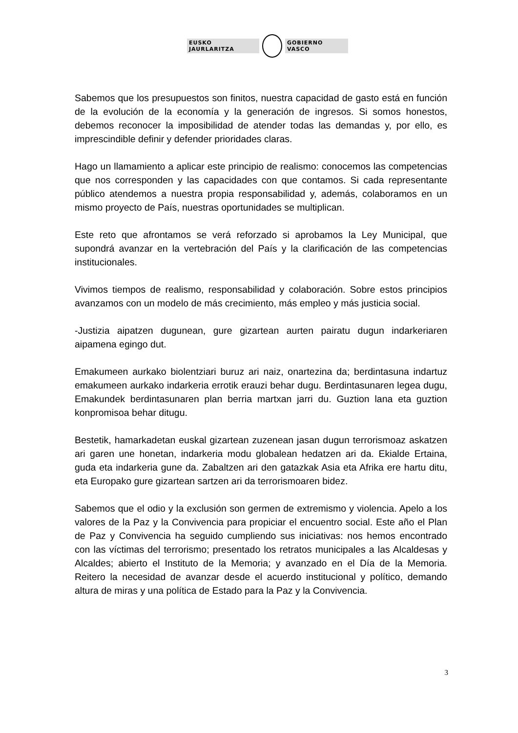EUSKO JAURLARITZA GOBIERNO VASCO
Sabemos que los presupuestos son finitos, nuestra capacidad de gasto está en función de la evolución de la economía y la generación de ingresos. Si somos honestos, debemos reconocer la imposibilidad de atender todas las demandas y, por ello, es imprescindible definir y defender prioridades claras.
Hago un llamamiento a aplicar este principio de realismo: conocemos las competencias que nos corresponden y las capacidades con que contamos. Si cada representante público atendemos a nuestra propia responsabilidad y, además, colaboramos en un mismo proyecto de País, nuestras oportunidades se multiplican.
Este reto que afrontamos se verá reforzado si aprobamos la Ley Municipal, que supondrá avanzar en la vertebración del País y la clarificación de las competencias institucionales.
Vivimos tiempos de realismo, responsabilidad y colaboración. Sobre estos principios avanzamos con un modelo de más crecimiento, más empleo y más justicia social.
-Justizia aipatzen dugunean, gure gizartean aurten pairatu dugun indarkeriaren aipamena egingo dut.
Emakumeen aurkako biolentziari buruz ari naiz, onartezina da; berdintasuna indartuz emakumeen aurkako indarkeria errotik erauzi behar dugu. Berdintasunaren legea dugu, Emakundek berdintasunaren plan berria martxan jarri du. Guztion lana eta guztion konpromisoa behar ditugu.
Bestetik, hamarkadetan euskal gizartean zuzenean jasan dugun terrorismoaz askatzen ari garen une honetan, indarkeria modu globalean hedatzen ari da. Ekialde Ertaina, guda eta indarkeria gune da. Zabaltzen ari den gatazkak Asia eta Afrika ere hartu ditu, eta Europako gure gizartean sartzen ari da terrorismoaren bidez.
Sabemos que el odio y la exclusión son germen de extremismo y violencia. Apelo a los valores de la Paz y la Convivencia para propiciar el encuentro social. Este año el Plan de Paz y Convivencia ha seguido cumpliendo sus iniciativas: nos hemos encontrado con las víctimas del terrorismo; presentado los retratos municipales a las Alcaldesas y Alcaldes; abierto el Instituto de la Memoria; y avanzado en el Día de la Memoria. Reitero la necesidad de avanzar desde el acuerdo institucional y político, demando altura de miras y una política de Estado para la Paz y la Convivencia.
3